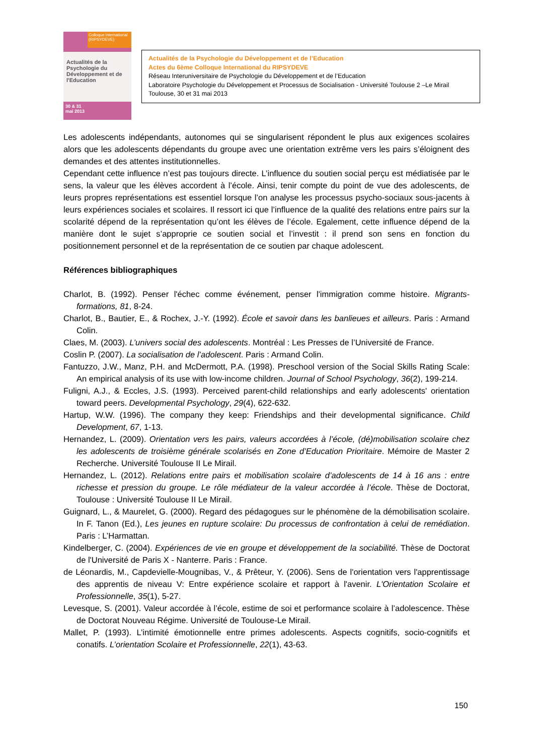Colloque international (RIPSYDEVE)
Actualités de la Psychologie du Développement et de l'Education
30 & 31
mai 2013
Actualités de la Psychologie du Développement et de l’Education
Actes du 6ème Colloque International du RIPSYDEVE
Réseau Interuniversitaire de Psychologie du Développement et de l’Education
Laboratoire Psychologie du Développement et Processus de Socialisation - Université Toulouse 2 –Le Mirail
Toulouse, 30 et 31 mai 2013
Les adolescents indépendants, autonomes qui se singularisent répondent le plus aux exigences scolaires alors que les adolescents dépendants du groupe avec une orientation extrême vers les pairs s’éloignent des demandes et des attentes institutionnelles.
Cependant cette influence n’est pas toujours directe. L’influence du soutien social perçu est médiatisée par le sens, la valeur que les élèves accordent à l’école. Ainsi, tenir compte du point de vue des adolescents, de leurs propres représentations est essentiel lorsque l’on analyse les processus psycho-sociaux sous-jacents à leurs expériences sociales et scolaires. Il ressort ici que l’influence de la qualité des relations entre pairs sur la scolarité dépend de la représentation qu’ont les élèves de l’école. Egalement, cette influence dépend de la manière dont le sujet s’approprie ce soutien social et l’investit : il prend son sens en fonction du positionnement personnel et de la représentation de ce soutien par chaque adolescent.
Références bibliographiques
Charlot, B. (1992). Penser l'échec comme événement, penser l'immigration comme histoire. Migrants-formations, 81, 8-24.
Charlot, B., Bautier, E., & Rochex, J.-Y. (1992). École et savoir dans les banlieues et ailleurs. Paris : Armand Colin.
Claes, M. (2003). L’univers social des adolescents. Montréal : Les Presses de l’Université de France.
Coslin P. (2007). La socialisation de l’adolescent. Paris : Armand Colin.
Fantuzzo, J.W., Manz, P.H. and McDermott, P.A. (1998). Preschool version of the Social Skills Rating Scale: An empirical analysis of its use with low-income children. Journal of School Psychology, 36(2), 199-214.
Fuligni, A.J., & Eccles, J.S. (1993). Perceived parent-child relationships and early adolescents' orientation toward peers. Developmental Psychology, 29(4), 622-632.
Hartup, W.W. (1996). The company they keep: Friendships and their developmental significance. Child Development, 67, 1-13.
Hernandez, L. (2009). Orientation vers les pairs, valeurs accordées à l’école, (dé)mobilisation scolaire chez les adolescents de troisième générale scolarisés en Zone d’Education Prioritaire. Mémoire de Master 2 Recherche. Université Toulouse II Le Mirail.
Hernandez, L. (2012). Relations entre pairs et mobilisation scolaire d’adolescents de 14 à 16 ans : entre richesse et pression du groupe. Le rôle médiateur de la valeur accordée à l’école. Thèse de Doctorat, Toulouse : Université Toulouse II Le Mirail.
Guignard, L., & Maurelet, G. (2000). Regard des pédagogues sur le phénomène de la démobilisation scolaire. In F. Tanon (Ed.), Les jeunes en rupture scolaire: Du processus de confrontation à celui de remédiation. Paris : L’Harmattan.
Kindelberger, C. (2004). Expériences de vie en groupe et développement de la sociabilité. Thèse de Doctorat de l'Université de Paris X - Nanterre. Paris : France.
de Léonardis, M., Capdevielle-Mougnibas, V., & Prêteur, Y. (2006). Sens de l'orientation vers l'apprentissage des apprentis de niveau V: Entre expérience scolaire et rapport à l'avenir. L'Orientation Scolaire et Professionnelle, 35(1), 5-27.
Levesque, S. (2001). Valeur accordée à l’école, estime de soi et performance scolaire à l’adolescence. Thèse de Doctorat Nouveau Régime. Université de Toulouse-Le Mirail.
Mallet, P. (1993). L’intimité émotionnelle entre primes adolescents. Aspects cognitifs, socio-cognitifs et conatifs. L’orientation Scolaire et Professionnelle, 22(1), 43-63.
150